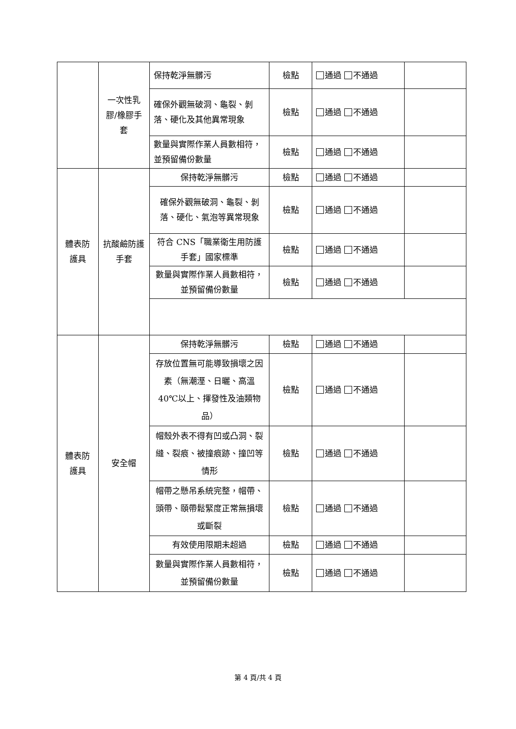| | 一次性乳膠/橡膠手套 | 保持乾淨無髒污 | 檢點 | 通過 不通過 | |
| | | 確保外觀無破洞、龜裂、剝落、硬化及其他異常現象 | 檢點 | 通過 不通過 | |
| | | 數量與實際作業人員數相符，並預留備份數量 | 檢點 | 通過 不通過 | |
| 體表防護具 | 抗酸鹼防護手套 | 保持乾淨無髒污 | 檢點 | 通過 不通過 | |
| | | 確保外觀無破洞、龜裂、剝落、硬化、氣泡等異常現象 | 檢點 | 通過 不通過 | |
| | | 符合 CNS「職業衛生用防護手套」國家標準 | 檢點 | 通過 不通過 | |
| | | 數量與實際作業人員數相符，並預留備份數量 | 檢點 | 通過 不通過 | |
| 體表防護具 | 安全帽 | 保持乾淨無髒污 | 檢點 | 通過 不通過 | |
| | | 存放位置無可能導致損壞之因素（無潮溼、日曬、高溫 40℃以上、揮發性及油類物品） | 檢點 | 通過 不通過 | |
| | | 帽殼外表不得有凹或凸洞、裂縫、裂痕、被撞痕跡、撞凹等情形 | 檢點 | 通過 不通過 | |
| | | 帽帶之懸吊系統完整，帽帶、頭帶、頤帶鬆緊度正常無損壞或斷裂 | 檢點 | 通過 不通過 | |
| | | 有效使用限期未超過 | 檢點 | 通過 不通過 | |
| | | 數量與實際作業人員數相符，並預留備份數量 | 檢點 | 通過 不通過 | |
第 4 頁/共 4 頁